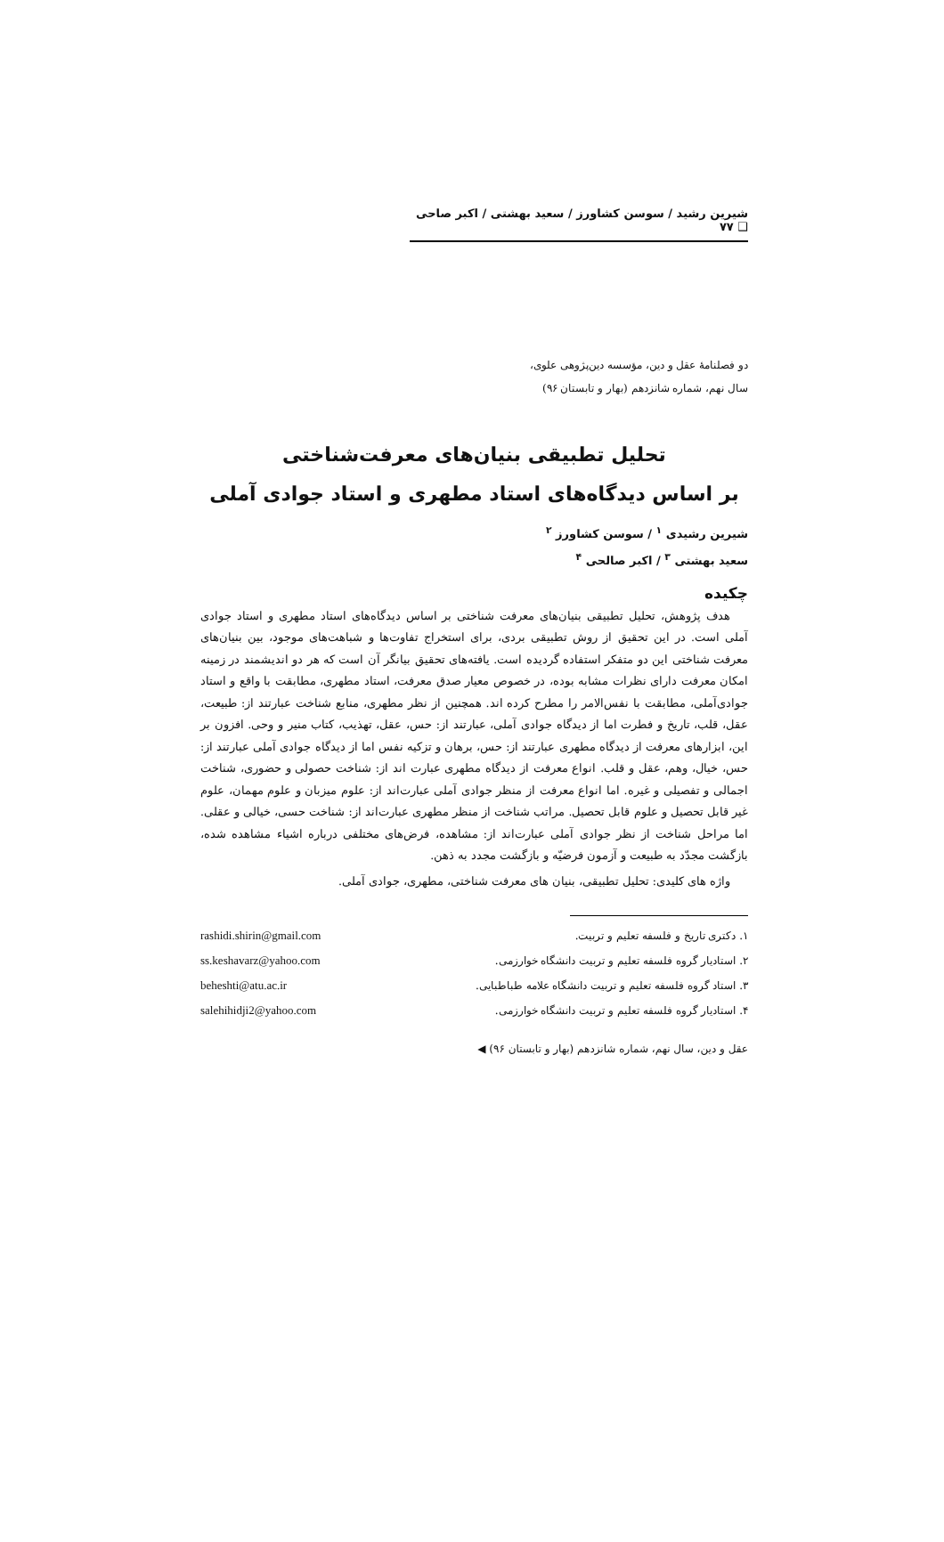شیرین رشید / سوسن کشاورز / سعید بهشتی / اکبر صاحی ❑ ۷۷
دو فصلنامهٔ عقل و دین، مؤسسه دین‌پژوهی علوی،
سال نهم، شماره شانزدهم (بهار و تابستان ۹۶)
تحلیل تطبیقی بنیان‌های معرفت‌شناختی
بر اساس دیدگاه‌های استاد مطهری و استاد جوادی آملی
شیرین رشیدی <sup>۱</sup> / سوسن کشاورز <sup>۲</sup>
سعید بهشتی <sup>۳</sup> / اکبر صالحی <sup>۴</sup>
چکیده
هدف پژوهش، تحلیل تطبیقی بنیان‌های معرفت شناختی بر اساس دیدگاه‌های استاد مطهری و استاد جوادی آملی است. در این تحقیق از روش تطبیقی بردی، برای استخراج تفاوت‌ها و شباهت‌های موجود، بین بنیان‌های معرفت شناختی این دو متفکر استفاده گردیده است. یافته‌های تحقیق بیانگر آن است که هر دو اندیشمند در زمینه امکان معرفت دارای نظرات مشابه بوده، در خصوص معیار صدق معرفت، استاد مطهری، مطابقت با واقع و استاد جوادی‌آملی، مطابقت با نفس‌الامر را مطرح کرده اند. همچنین از نظر مطهری، منابع شناخت عبارتند از: طبیعت، عقل، قلب، تاریخ و فطرت اما از دیدگاه جوادی آملی، عبارتند از: حس، عقل، تهذیب، کتاب منیر و وحی. افزون بر این، ابزارهای معرفت از دیدگاه مطهری عبارتند از: حس، برهان و تزکیه نفس اما از دیدگاه جوادی آملی عبارتند از: حس، خیال، وهم، عقل و قلب. انواع معرفت از دیدگاه مطهری عبارت اند از: شناخت حصولی و حضوری، شناخت اجمالی و تفصیلی و غیره. اما انواع معرفت از منظر جوادی آملی عبارت‌اند از: علوم میزبان و علوم مهمان، علوم غیر قابل تحصیل و علوم قابل تحصیل. مراتب شناخت از منظر مطهری عبارت‌اند از: شناخت حسی، خیالی و عقلی. اما مراحل شناخت از نظر جوادی آملی عبارت‌اند از: مشاهده، فرض‌های مختلفی درباره اشیاء مشاهده شده، بازگشت مجدّد به طبیعت و آزمون فرضیّه و بازگشت مجدد به ذهن.
واژه های کلیدی: تحلیل تطبیقی، بنیان های معرفت شناختی، مطهری، جوادی آملی.
۱. دکتری تاریخ و فلسفه تعلیم و تربیت. rashidi.shirin@gmail.com
۲. استادیار گروه فلسفه تعلیم و تربیت دانشگاه خوارزمی. ss.keshavarz@yahoo.com
۳. استاد گروه فلسفه تعلیم و تربیت دانشگاه علامه طباطبایی. beheshti@atu.ac.ir
۴. استادیار گروه فلسفه تعلیم و تربیت دانشگاه خوارزمی. salehihidji2@yahoo.com
عقل و دین، سال نهم، شماره شانزدهم (بهار و تابستان ۹۶) ◀